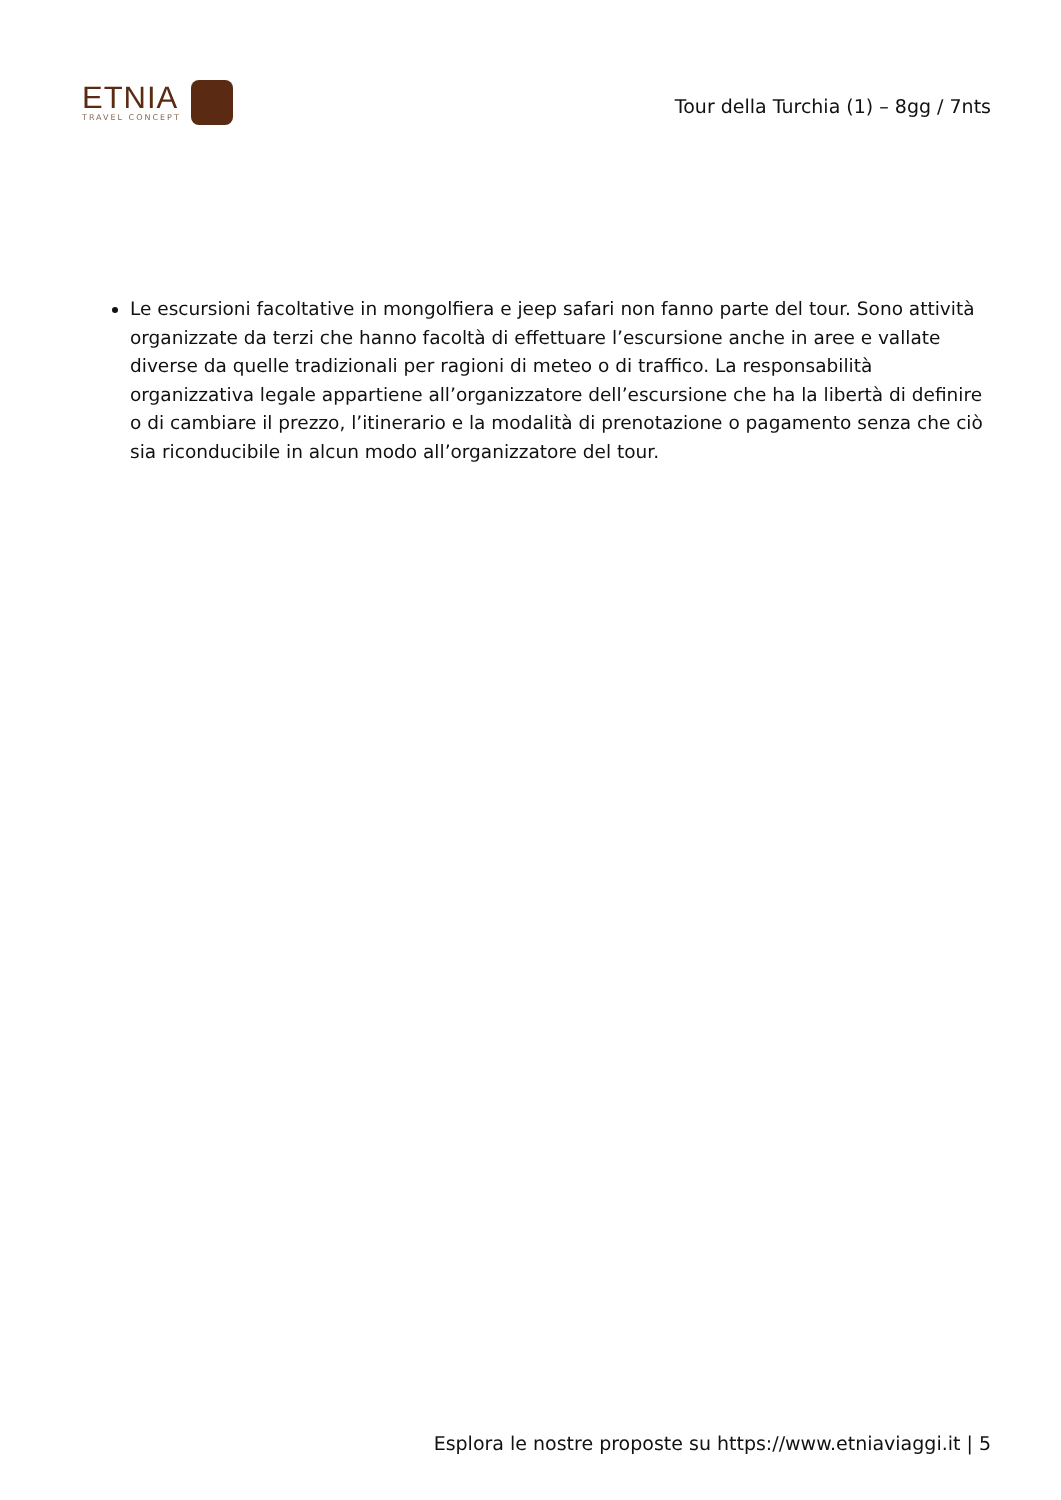ETNIA
TRAVEL CONCEPT
Tour della Turchia (1) – 8gg / 7nts
Le escursioni facoltative in mongolfiera e jeep safari non fanno parte del tour. Sono attività organizzate da terzi che hanno facoltà di effettuare l’escursione anche in aree e vallate diverse da quelle tradizionali per ragioni di meteo o di traffico. La responsabilità organizzativa legale appartiene all’organizzatore dell’escursione che ha la libertà di definire o di cambiare il prezzo, l’itinerario e la modalità di prenotazione o pagamento senza che ciò sia riconducibile in alcun modo all’organizzatore del tour.
Esplora le nostre proposte su https://www.etniaviaggi.it | 5